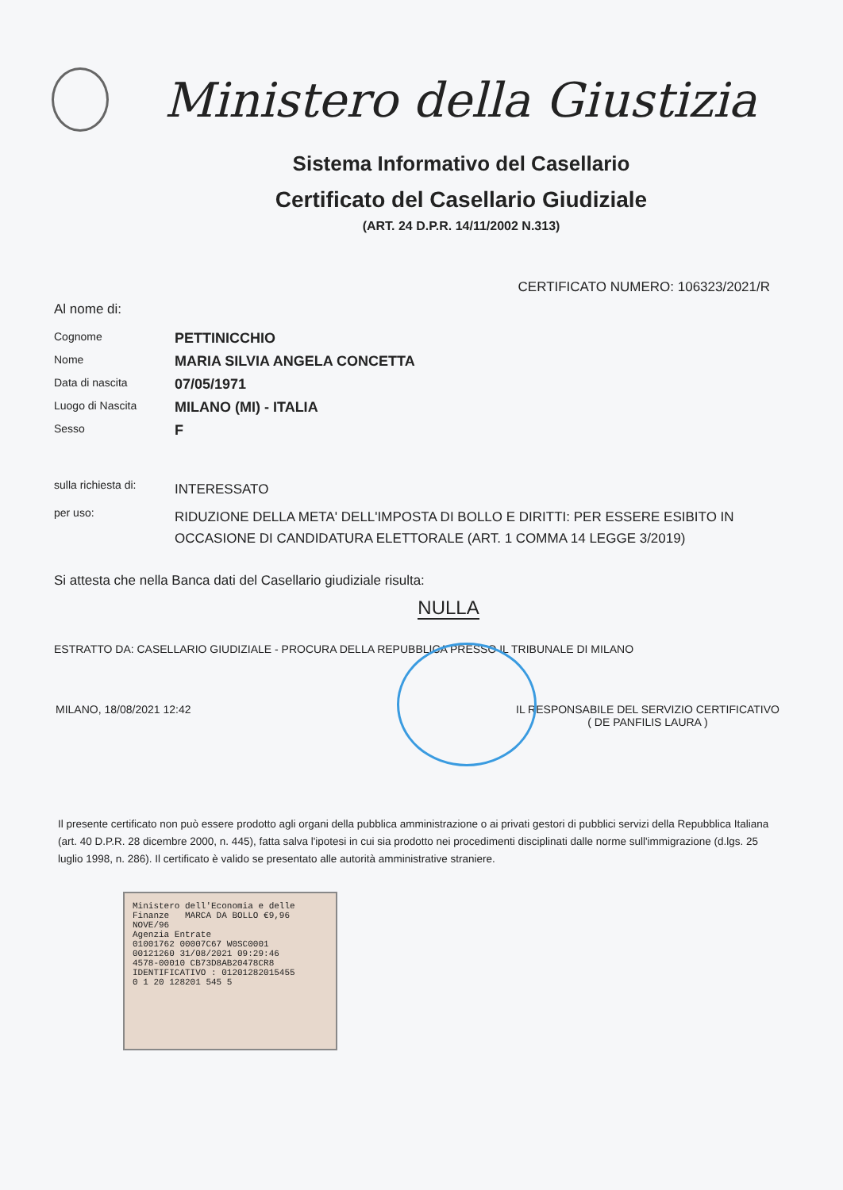Ministero della Giustizia
Sistema Informativo del Casellario
Certificato del Casellario Giudiziale
(ART. 24 D.P.R. 14/11/2002 N.313)
CERTIFICATO NUMERO: 106323/2021/R
Al nome di:
Cognome
PETTINICCHIO
Nome
MARIA SILVIA ANGELA CONCETTA
Data di nascita
07/05/1971
Luogo di Nascita
MILANO (MI) - ITALIA
Sesso
F
sulla richiesta di:
INTERESSATO
per uso:
RIDUZIONE DELLA META' DELL'IMPOSTA DI BOLLO E DIRITTI: PER ESSERE ESIBITO IN OCCASIONE DI CANDIDATURA ELETTORALE (ART. 1 COMMA 14 LEGGE 3/2019)
Si attesta che nella Banca dati del Casellario giudiziale risulta:
NULLA
ESTRATTO DA: CASELLARIO GIUDIZIALE - PROCURA DELLA REPUBBLICA PRESSO IL TRIBUNALE DI MILANO
MILANO, 18/08/2021 12:42 IL RESPONSABILE DEL SERVIZIO CERTIFICATIVO
( DE PANFILIS LAURA )
Il presente certificato non può essere prodotto agli organi della pubblica amministrazione o ai privati gestori di pubblici servizi della Repubblica Italiana (art. 40 D.P.R. 28 dicembre 2000, n. 445), fatta salva l'ipotesi in cui sia prodotto nei procedimenti disciplinati dalle norme sull'immigrazione (d.lgs. 25 luglio 1998, n. 286). Il certificato è valido se presentato alle autorità amministrative straniere.
Ministero dell'Economia e delle Finanze MARCA DA BOLLO €9,96 NOVE/96
Agenzia Entrate
01001762 00007C67 W0SC0001
00121260 31/08/2021 09:29:46
4578-00010 CB73D8AB20478CR8
IDENTIFICATIVO : 01201282015455
0 1 20 128201 545 5